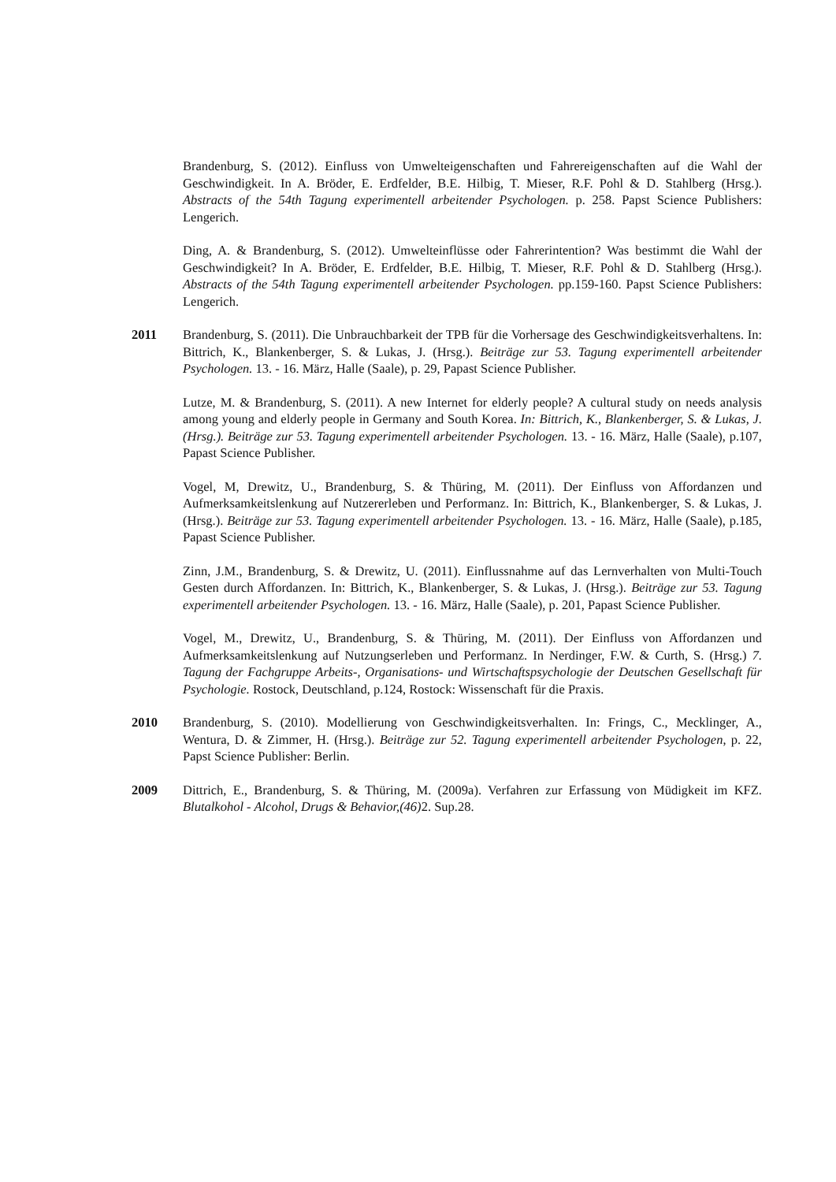Brandenburg, S. (2012). Einfluss von Umwelteigenschaften und Fahrereigenschaften auf die Wahl der Geschwindigkeit. In A. Bröder, E. Erdfelder, B.E. Hilbig, T. Mieser, R.F. Pohl & D. Stahlberg (Hrsg.). Abstracts of the 54th Tagung experimentell arbeitender Psychologen. p. 258. Papst Science Publishers: Lengerich.
Ding, A. & Brandenburg, S. (2012). Umwelteinflüsse oder Fahrerintention? Was bestimmt die Wahl der Geschwindigkeit? In A. Bröder, E. Erdfelder, B.E. Hilbig, T. Mieser, R.F. Pohl & D. Stahlberg (Hrsg.). Abstracts of the 54th Tagung experimentell arbeitender Psychologen. pp.159-160. Papst Science Publishers: Lengerich.
2011 Brandenburg, S. (2011). Die Unbrauchbarkeit der TPB für die Vorhersage des Geschwindigkeitsverhaltens. In: Bittrich, K., Blankenberger, S. & Lukas, J. (Hrsg.). Beiträge zur 53. Tagung experimentell arbeitender Psychologen. 13. - 16. März, Halle (Saale), p. 29, Papast Science Publisher.
Lutze, M. & Brandenburg, S. (2011). A new Internet for elderly people? A cultural study on needs analysis among young and elderly people in Germany and South Korea. In: Bittrich, K., Blankenberger, S. & Lukas, J. (Hrsg.). Beiträge zur 53. Tagung experimentell arbeitender Psychologen. 13. - 16. März, Halle (Saale), p.107, Papast Science Publisher.
Vogel, M, Drewitz, U., Brandenburg, S. & Thüring, M. (2011). Der Einfluss von Affordanzen und Aufmerksamkeitslenkung auf Nutzererleben und Performanz. In: Bittrich, K., Blankenberger, S. & Lukas, J. (Hrsg.). Beiträge zur 53. Tagung experimentell arbeitender Psychologen. 13. - 16. März, Halle (Saale), p.185, Papast Science Publisher.
Zinn, J.M., Brandenburg, S. & Drewitz, U. (2011). Einflussnahme auf das Lernverhalten von Multi-Touch Gesten durch Affordanzen. In: Bittrich, K., Blankenberger, S. & Lukas, J. (Hrsg.). Beiträge zur 53. Tagung experimentell arbeitender Psychologen. 13. - 16. März, Halle (Saale), p. 201, Papast Science Publisher.
Vogel, M., Drewitz, U., Brandenburg, S. & Thüring, M. (2011). Der Einfluss von Affordanzen und Aufmerksamkeitslenkung auf Nutzungserleben und Performanz. In Nerdinger, F.W. & Curth, S. (Hrsg.) 7. Tagung der Fachgruppe Arbeits-, Organisations- und Wirtschaftspsychologie der Deutschen Gesellschaft für Psychologie. Rostock, Deutschland, p.124, Rostock: Wissenschaft für die Praxis.
2010 Brandenburg, S. (2010). Modellierung von Geschwindigkeitsverhalten. In: Frings, C., Mecklinger, A., Wentura, D. & Zimmer, H. (Hrsg.). Beiträge zur 52. Tagung experimentell arbeitender Psychologen, p. 22, Papst Science Publisher: Berlin.
2009 Dittrich, E., Brandenburg, S. & Thüring, M. (2009a). Verfahren zur Erfassung von Müdigkeit im KFZ. Blutalkohol - Alcohol, Drugs & Behavior,(46) 2. Sup.28.